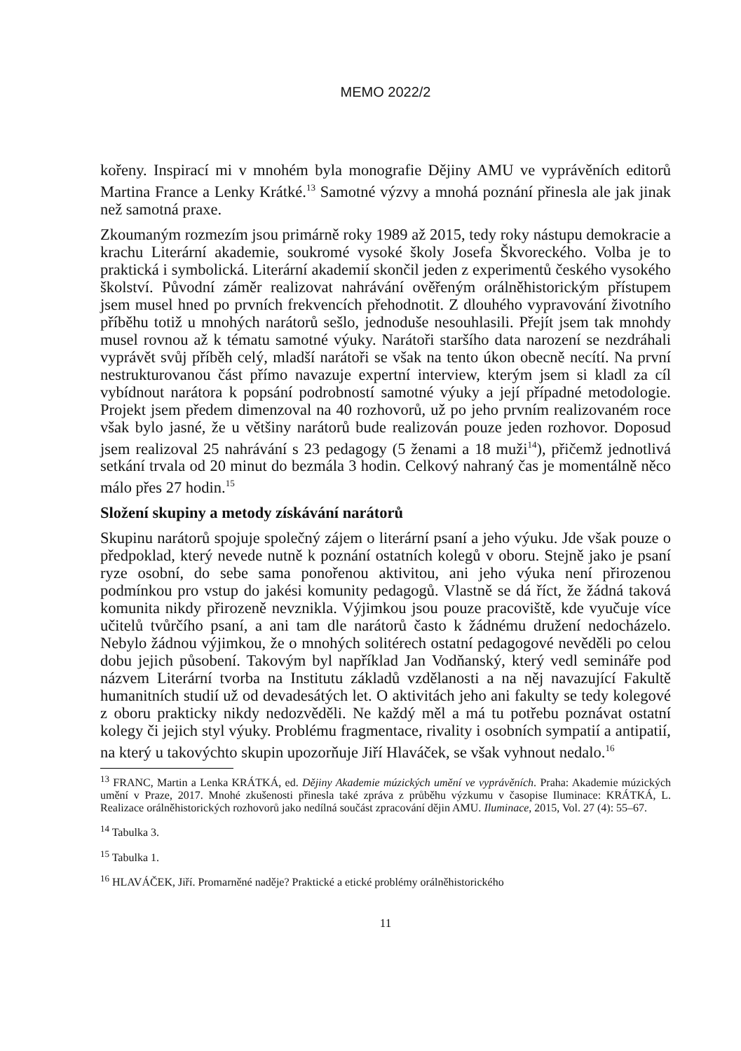MEMO 2022/2
kořeny. Inspirací mi v mnohém byla monografie Dějiny AMU ve vyprávěních editorů Martina France a Lenky Krátké.<sup>13</sup> Samotné výzvy a mnohá poznání přinesla ale jak jinak než samotná praxe.
Zkoumaným rozmezím jsou primárně roky 1989 až 2015, tedy roky nástupu demokracie a krachu Literární akademie, soukromé vysoké školy Josefa Škvoreckého. Volba je to praktická i symbolická. Literární akademií skončil jeden z experimentů českého vysokého školství. Původní záměr realizovat nahrávání ověřeným orálněhistorickým přístupem jsem musel hned po prvních frekvencích přehodnotit. Z dlouhého vypravování životního příběhu totiž u mnohých narátorů sešlo, jednoduše nesouhlasili. Přejít jsem tak mnohdy musel rovnou až k tématu samotné výuky. Narátoři staršího data narození se nezdráhali vyprávět svůj příběh celý, mladší narátoři se však na tento úkon obecně necítí. Na první nestrukturovanou část přímo navazuje expertní interview, kterým jsem si kladl za cíl vybídnout narátora k popsání podrobností samotné výuky a její případné metodologie. Projekt jsem předem dimenzoval na 40 rozhovorů, už po jeho prvním realizovaném roce však bylo jasné, že u většiny narátorů bude realizován pouze jeden rozhovor. Doposud jsem realizoval 25 nahrávání s 23 pedagogy (5 ženami a 18 muži<sup>14</sup>), přičemž jednotlivá setkání trvala od 20 minut do bezmála 3 hodin. Celkový nahraný čas je momentálně něco málo přes 27 hodin.<sup>15</sup>
Složení skupiny a metody získávání narátorů
Skupinu narátorů spojuje společný zájem o literární psaní a jeho výuku. Jde však pouze o předpoklad, který nevede nutně k poznání ostatních kolegů v oboru. Stejně jako je psaní ryze osobní, do sebe sama ponořenou aktivitou, ani jeho výuka není přirozenou podmínkou pro vstup do jakési komunity pedagogů. Vlastně se dá říct, že žádná taková komunita nikdy přirozeně nevznikla. Výjimkou jsou pouze pracoviště, kde vyučuje více učitelů tvůrčího psaní, a ani tam dle narátorů často k žádnému družení nedocházelo. Nebylo žádnou výjimkou, že o mnohých solitérech ostatní pedagogové nevěděli po celou dobu jejich působení. Takovým byl například Jan Vodňanský, který vedl semináře pod názvem Literární tvorba na Institutu základů vzdělanosti a na něj navazující Fakultě humanitních studií už od devadesátých let. O aktivitách jeho ani fakulty se tedy kolegové z oboru prakticky nikdy nedozvěděli. Ne každý měl a má tu potřebu poznávat ostatní kolegy či jejich styl výuky. Problému fragmentace, rivality i osobních sympatií a antipatií, na který u takovýchto skupin upozorňuje Jiří Hlaváček, se však vyhnout nedalo.<sup>16</sup>
<sup>13</sup> FRANC, Martin a Lenka KRÁTKÁ, ed. Dějiny Akademie múzických umění ve vyprávěních. Praha: Akademie múzických umění v Praze, 2017. Mnohé zkušenosti přinesla také zpráva z průběhu výzkumu v časopise Iluminace: KRÁTKÁ, L. Realizace orálněhistorických rozhovorů jako nedílná součást zpracování dějin AMU. Iluminace, 2015, Vol. 27 (4): 55–67.
<sup>14</sup> Tabulka 3.
<sup>15</sup> Tabulka 1.
<sup>16</sup> HLAVÁČEK, Jiří. Promarněné naděje? Praktické a etické problémy orálněhistorického
11